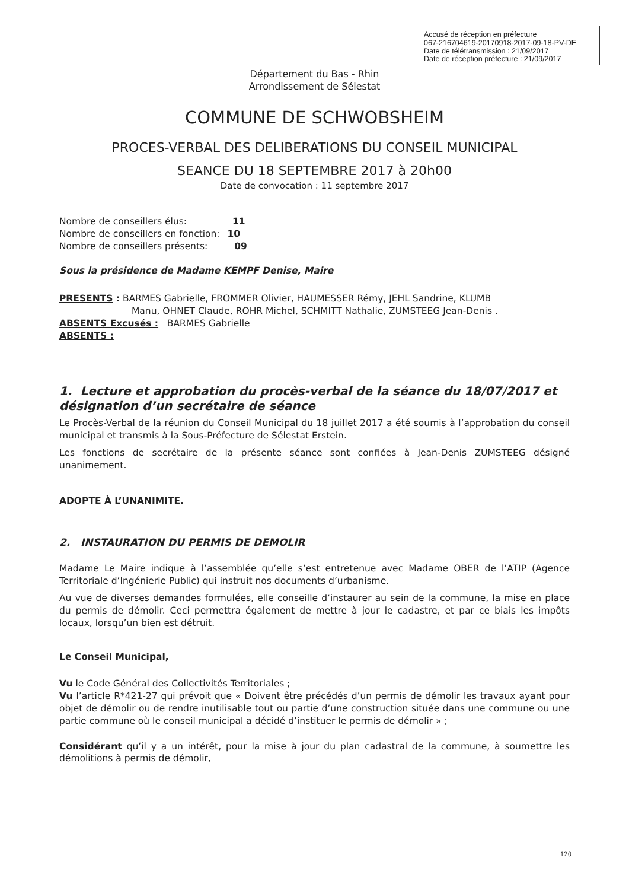Accusé de réception en préfecture
067-216704619-20170918-2017-09-18-PV-DE
Date de télétransmission : 21/09/2017
Date de réception préfecture : 21/09/2017
Département du Bas - Rhin
Arrondissement de Sélestat
COMMUNE DE SCHWOBSHEIM
PROCES-VERBAL DES DELIBERATIONS DU CONSEIL MUNICIPAL
SEANCE DU 18 SEPTEMBRE 2017 à 20h00
Date de convocation : 11 septembre 2017
Nombre de conseillers élus: 11
Nombre de conseillers en fonction: 10
Nombre de conseillers présents: 09
Sous la présidence de Madame KEMPF Denise, Maire
PRESENTS : BARMES Gabrielle, FROMMER Olivier, HAUMESSER Rémy, JEHL Sandrine, KLUMB
Manu, OHNET Claude, ROHR Michel, SCHMITT Nathalie, ZUMSTEEG Jean-Denis .
ABSENTS Excusés : BARMES Gabrielle
ABSENTS :
1. Lecture et approbation du procès-verbal de la séance du 18/07/2017 et désignation d’un secrétaire de séance
Le Procès-Verbal de la réunion du Conseil Municipal du 18 juillet 2017 a été soumis à l’approbation du conseil municipal et transmis à la Sous-Préfecture de Sélestat Erstein.
Les fonctions de secrétaire de la présente séance sont confiées à Jean-Denis ZUMSTEEG désigné unanimement.
ADOPTE À L’UNANIMITE.
2. INSTAURATION DU PERMIS DE DEMOLIR
Madame Le Maire indique à l’assemblée qu’elle s’est entretenue avec Madame OBER de l’ATIP (Agence Territoriale d’Ingénierie Public) qui instruit nos documents d’urbanisme.
Au vue de diverses demandes formulées, elle conseille d’instaurer au sein de la commune, la mise en place du permis de démolir. Ceci permettra également de mettre à jour le cadastre, et par ce biais les impôts locaux, lorsqu’un bien est détruit.
Le Conseil Municipal,
Vu le Code Général des Collectivités Territoriales ;
Vu l’article R*421-27 qui prévoit que « Doivent être précédés d’un permis de démolir les travaux ayant pour objet de démolir ou de rendre inutilisable tout ou partie d’une construction située dans une commune ou une partie commune où le conseil municipal a décidé d’instituer le permis de démolir » ;
Considérant qu’il y a un intérêt, pour la mise à jour du plan cadastral de la commune, à soumettre les démolitions à permis de démolir,
120